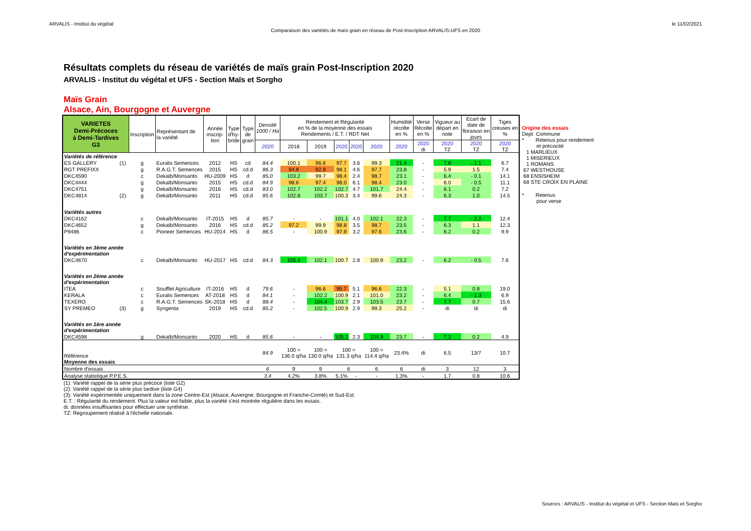ARVALIS - Institut du végétal le 11/02/2021
Comparaison des variétés de maïs grain en réseau de Post-Inscription ARVALIS-UFS en 2020
Résultats complets du réseau de variétés de maïs grain Post-Inscription 2020
ARVALIS - Institut du végétal et UFS - Section Maïs et Sorgho
Maïs Grain
Alsace, Ain, Bourgogne et Auvergne
| VARIETES Demi-Précoces à Demi-Tardives G3 | | Inscription | Représentant de la variété | Année inscrip- tion | Type d'hy- bride | Type de grain | Densité 1000 / Ha | Rendement et Régularité en % de la moyenne des essais Rendements / E.T. / RDT Net | | | | | Humidité récolte en % | Verse Récolte en % | Vigueur au départ en note | Ecart de date de floraison en jours | Tiges creuses en % |
| --- | --- | --- | --- | --- | --- | --- | --- | --- | --- | --- | --- | --- | --- | --- | --- | --- | --- |
| | | | | | | | 2020 | 2018 | 2019 | 2020 | 2020 | 2020 | 2020 | 2020 di | 2020 TZ | 2020 TZ | 2020 TZ |
| Variétés de référence | | | | | | | | | | | | | | | | | |
| ES GALLERY | (1) | g | Euralis Semences | 2012 | HS | cd | 84.4 | 100.1 | 96.6 | 97.7 | 3.6 | 99.3 | 21.4 | - | 7.8 | - 1.1 | 6.7 |
| RGT PREFIXX | | g | R.A.G.T. Semences | 2015 | HS | cd.d | 86.3 | 94.8 | 92.8 | 98.1 | 4.6 | 97.7 | 23.8 | - | 5.9 | 1.5 | 7.4 |
| DKC4590 | | c | Dekalb/Monsanto | HU-2009 | HS | d | 85.0 | 103.2 | 99.7 | 98.4 | 2.4 | 98.7 | 23.1 | - | 6.4 | - 0.1 | 14.1 |
| DKC4444 | | g | Dekalb/Monsanto | 2015 | HS | cd.d | 84.9 | 98.6 | 97.4 | 98.0 | 6.1 | 98.4 | 23.0 | - | 6.0 | - 0.5 | 11.1 |
| DKC4751 | | g | Dekalb/Monsanto | 2016 | HS | cd.d | 83.0 | 102.7 | 102.2 | 102.7 | 4.7 | 101.7 | 24.4 | - | 6.1 | 0.2 | 7.2 |
| DKC4814 | (2) | g | Dekalb/Monsanto | 2011 | HS | cd.d | 85.6 | 102.8 | 103.7 | 100.3 | 3.4 | 99.6 | 24.3 | - | 6.3 | 1.0 | 14.5 |
| Variétés autres | | | | | | | | | | | | | | | | | |
| DKC4162 | | c | Dekalb/Monsanto | IT-2015 | HS | d | 85.7 | - | - | 101.1 | 4.0 | 102.1 | 22.3 | - | 7.7 | - 2.2 | 12.4 |
| DKC4652 | | g | Dekalb/Monsanto | 2016 | HS | cd.d | 85.2 | 97.2 | 99.9 | 98.8 | 3.5 | 98.7 | 23.5 | - | 6.3 | 1.1 | 12.3 |
| P9486 | | c | Pioneer Semences | HU-2014 | HS | d | 86.5 | - | 100.9 | 97.9 | 3.2 | 97.6 | 23.6 | - | 6.2 | 0.2 | 9.9 |
| Variétés en 3ème année d'expérimentation | | | | | | | | | | | | | | | | | |
| DKC4670 | | c | Dekalb/Monsanto | HU-2017 | HS | cd.d | 84.3 | 105.4 | 102.1 | 100.7 | 2.8 | 100.9 | 23.2 | - | 6.2 | - 0.5 | 7.6 |
| Variétés en 2ème année d'expérimentation | | | | | | | | | | | | | | | | | |
| ITEA | | c | Soufflet Agriculture | IT-2016 | HS | d | 79.6 | - | 96.6 | 95.7 | 5.1 | 96.6 | 22.3 | - | 5.1 | 0.8 | 19.0 |
| KERALA | | c | Euralis Semences | AT-2018 | HS | d | 84.1 | - | 102.2 | 100.9 | 2.1 | 101.0 | 23.2 | - | 6.4 | - 1.3 | 6.9 |
| TEXERO | | c | R.A.G.T. Semences | SK-2018 | HS | d | 88.4 | - | 104.4 | 103.7 | 2.9 | 103.5 | 23.7 | - | 7.7 | 0.7 | 15.6 |
| SY PREMEO | (3) | g | Syngenta | 2019 | HS | cd.d | 85.2 | - | 102.5 | 100.9 | 2.9 | 99.3 | 25.2 | - | di | di | di |
| Variétés en 1ère année d'expérimentation | | | | | | | | | | | | | | | | | |
| DKC4598 | | g | Dekalb/Monsanto | 2020 | HS | d | 85.6 | - | - | 105.2 | 2.3 | 104.9 | 23.7 | - | 7.2 | 0.2 | 4.9 |
| Référence Moyenne des essais | | | | | | | 84.9 | 100 = 136.0 q/ha | 100 = 130.0 q/ha | 100 = 131.3 q/ha | | 100 = 114.4 q/ha | 23.4% | di | 6.5 | 13/7 | 10.7 |
| Nombre d'essais | | | | | | | 6 | 9 | 9 | 6 | | 6 | 6 | di | 3 | 12 | 3 |
| Analyse statistique P.P.E.S. | | | | | | | 3.4 | 4.2% | 3.8% | 5.1% | - | - | 1.3% | - | 1.7 | 0.8 | 10.6 |
Origine des essais
Dept Commune
* Retenus pour rendement
et précocité
1 MARLIEUX
1 MISERIEUX
1 ROMANS
67 WESTHOUSE
68 ENSISHEIM
68 STE CROIX EN PLAINE
* Retenus
pour verse
(1): Variété rappel de la série plus précoce (liste G2)
(2): Variété rappel de la série plus tardive (liste G4)
(3): Variété expérimentée uniquement dans la zone Centre-Est (Alsace, Auvergne, Bourgogne et Franche-Comté) et Sud-Est.
E.T. : Régularité du rendement. Plus la valeur est faible, plus la variété s'est montrée régulière dans les essais.
di: données insuffisantes pour effectuer une synthèse.
TZ: Regroupement réalisé à l'échelle nationale.
Sources : ARVALIS - Institut du végétal et UFS - Section Maïs et Sorgho